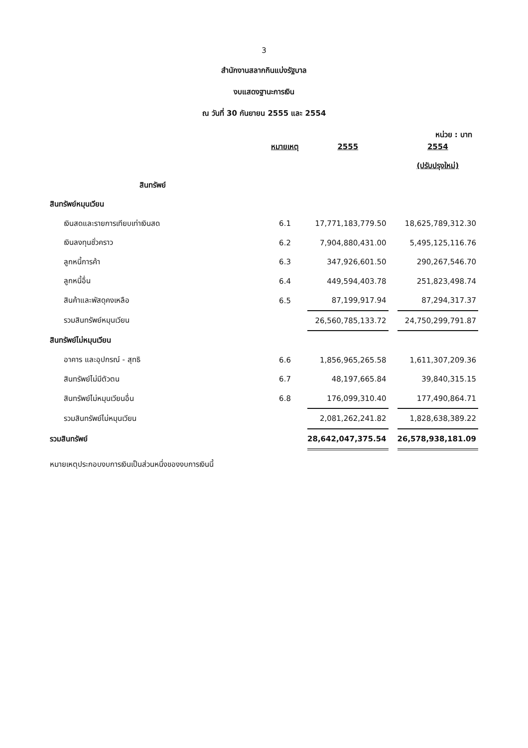3
สำนักงานสลากกินแบ่งรัฐบาล
งบแสดงฐานะการเงิน
ณ วันที่ 30 กันยายน 2555 และ 2554
หน่วย : บาท
| | หมายเหตุ | 2555 | | 2554 |
| | | | | (ปรับปรุงใหม่) |
| สินทรัพย์ | | | | |
| สินทรัพย์หมุนเวียน | | | | |
| เงินสดและรายการเทียบเท่าเงินสด | 6.1 | 17,771,183,779.50 | | 18,625,789,312.30 |
| เงินลงทุนชั่วคราว | 6.2 | 7,904,880,431.00 | | 5,495,125,116.76 |
| ลูกหนี้การค้า | 6.3 | 347,926,601.50 | | 290,267,546.70 |
| ลูกหนี้อื่น | 6.4 | 449,594,403.78 | | 251,823,498.74 |
| สินค้าและพัสดุคงเหลือ | 6.5 | 87,199,917.94 | | 87,294,317.37 |
| รวมสินทรัพย์หมุนเวียน | | 26,560,785,133.72 | | 24,750,299,791.87 |
| สินทรัพย์ไม่หมุนเวียน | | | | |
| อาคาร และอุปกรณ์ - สุทธิ | 6.6 | 1,856,965,265.58 | | 1,611,307,209.36 |
| สินทรัพย์ไม่มีตัวตน | 6.7 | 48,197,665.84 | | 39,840,315.15 |
| สินทรัพย์ไม่หมุนเวียนอื่น | 6.8 | 176,099,310.40 | | 177,490,864.71 |
| รวมสินทรัพย์ไม่หมุนเวียน | | 2,081,262,241.82 | | 1,828,638,389.22 |
| รวมสินทรัพย์ | | 28,642,047,375.54 | | 26,578,938,181.09 |
หมายเหตุประกอบงบการเงินเป็นส่วนหนึ่งของงบการเงินนี้